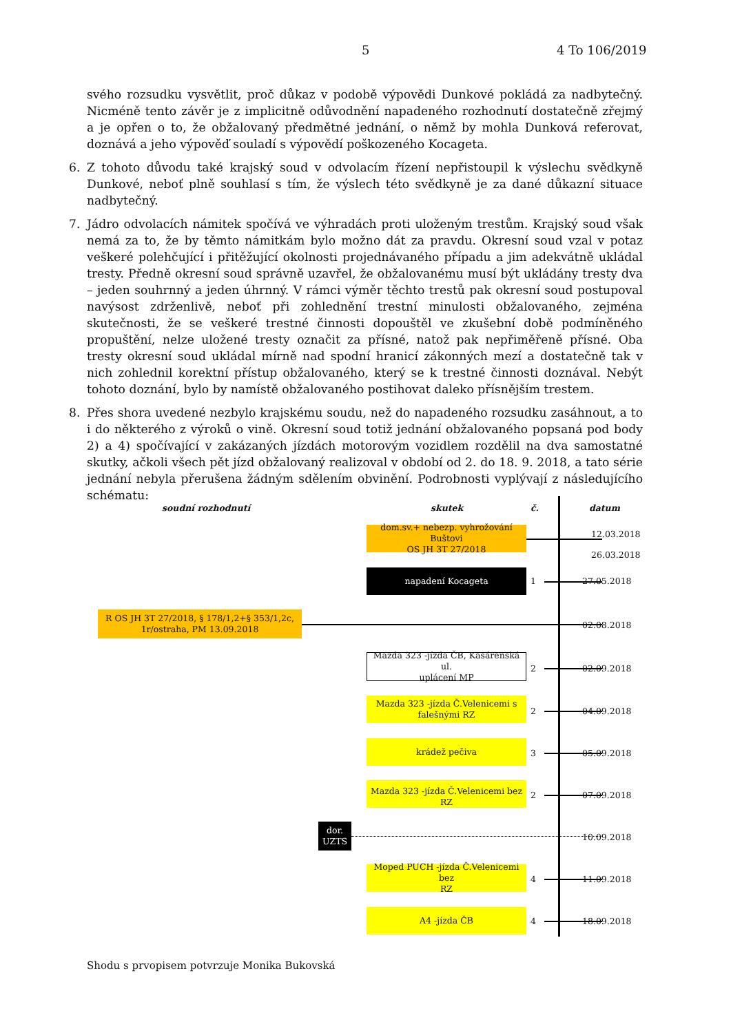5 4 To 106/2019
svého rozsudku vysvětlit, proč důkaz v podobě výpovědi Dunkové pokládá za nadbytečný. Nicméně tento závěr je z implicitně odůvodnění napadeného rozhodnutí dostatečně zřejmý a je opřen o to, že obžalovaný předmětné jednání, o němž by mohla Dunková referovat, doznává a jeho výpověď souladí s výpovědí poškozeného Kocageta.
6. Z tohoto důvodu také krajský soud v odvolacím řízení nepřistoupil k výslechu svědkyně Dunkové, neboť plně souhlasí s tím, že výslech této svědkyně je za dané důkazní situace nadbytečný.
7. Jádro odvolacích námitek spočívá ve výhradách proti uloženým trestům. Krajský soud však nemá za to, že by těmto námitkám bylo možno dát za pravdu. Okresní soud vzal v potaz veškeré polehčující i přitěžující okolnosti projednávaného případu a jim adekvátně ukládal tresty. Předně okresní soud správně uzavřel, že obžalovanému musí být ukládány tresty dva – jeden souhrnný a jeden úhrnný. V rámci výměr těchto trestů pak okresní soud postupoval navýsost zdrženlivě, neboť při zohlednění trestní minulosti obžalovaného, zejména skutečnosti, že se veškeré trestné činnosti dopouštěl ve zkušební době podmíněného propuštění, nelze uložené tresty označit za přísné, natož pak nepřiměřeně přísné. Oba tresty okresní soud ukládal mírně nad spodní hranicí zákonných mezí a dostatečně tak v nich zohlednil korektní přístup obžalovaného, který se k trestné činnosti doznával. Nebýt tohoto doznání, bylo by namístě obžalovaného postihovat daleko přísnějším trestem.
8. Přes shora uvedené nezbylo krajskému soudu, než do napadeného rozsudku zasáhnout, a to i do některého z výroků o vině. Okresní soud totiž jednání obžalovaného popsaná pod body 2) a 4) spočívající v zakázaných jízdách motorovým vozidlem rozdělil na dva samostatné skutky, ačkoli všech pět jízd obžalovaný realizoval v období od 2. do 18. 9. 2018, a tato série jednání nebyla přerušena žádným sdělením obvinění. Podrobnosti vyplývají z následujícího schématu:
soudní rozhodnutí skutek č. datum
dom.sv.+ nebezp. vyhrožování Buštovi
OS JH 3T 27/2018
12.03.2018
26.03.2018
napadení Kocageta
1 27.05.2018
R OS JH 3T 27/2018, § 178/1,2+§ 353/1,2c,
1r/ostraha, PM 13.09.2018
02.08.2018
Mazda 323 -jízda ČB, Kasárenská ul.
uplácení MP
2 02.09.2018
Mazda 323 -jízda Č.Velenicemi s
falešnými RZ
2 04.09.2018
krádež pečiva
3 05.09.2018
Mazda 323 -jízda Č.Velenicemi bez RZ
2 07.09.2018
dor.
UZTS
10.09.2018
Moped PUCH -jízda Č.Velenicemi bez
RZ
4 11.09.2018
A4 -jízda ČB
4 18.09.2018
Shodu s prvopisem potvrzuje Monika Bukovská